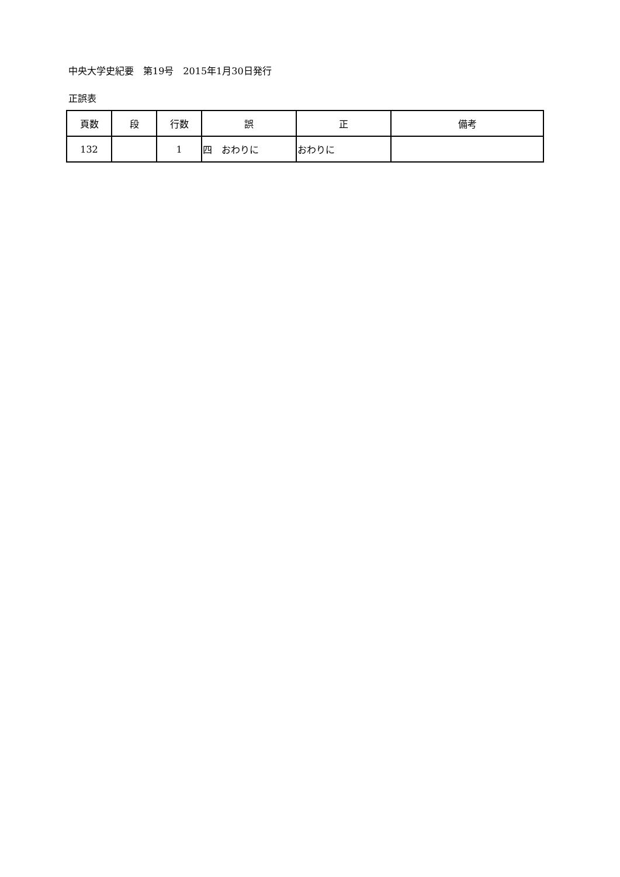中央大学史紀要　第19号　2015年1月30日発行
正誤表
| 頁数 | 段 | 行数 | 誤 | 正 | 備考 |
| --- | --- | --- | --- | --- | --- |
| 132 | | 1 | 四 おわりに | おわりに | |